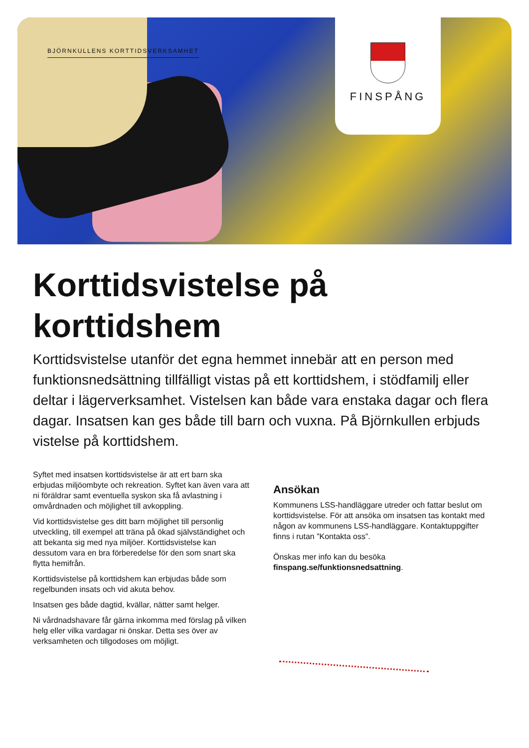BJÖRNKULLENS KORTTIDSVERKSAMHET
FINSPÅNG
Korttidsvistelse på korttidshem
Korttidsvistelse utanför det egna hemmet innebär att en person med funktionsnedsättning tillfälligt vistas på ett korttidshem, i stödfamilj eller deltar i lägerverksamhet. Vistelsen kan både vara enstaka dagar och flera dagar. Insatsen kan ges både till barn och vuxna. På Björnkullen erbjuds vistelse på korttidshem.
Syftet med insatsen korttidsvistelse är att ert barn ska erbjudas miljöombyte och rekreation. Syftet kan även vara att ni föräldrar samt eventuella syskon ska få avlastning i omvårdnaden och möjlighet till avkoppling.
Vid korttidsvistelse ges ditt barn möjlighet till personlig utveckling, till exempel att träna på ökad självständighet och att bekanta sig med nya miljöer. Korttidsvistelse kan dessutom vara en bra förberedelse för den som snart ska flytta hemifrån.
Korttidsvistelse på korttidshem kan erbjudas både som regelbunden insats och vid akuta behov.
Insatsen ges både dagtid, kvällar, nätter samt helger.
Ni vårdnadshavare får gärna inkomma med förslag på vilken helg eller vilka vardagar ni önskar. Detta ses över av verksamheten och tillgodoses om möjligt.
Ansökan
Kommunens LSS-handläggare utreder och fattar beslut om korttidsvistelse. För att ansöka om insatsen tas kontakt med någon av kommunens LSS-handläggare. Kontaktuppgifter finns i rutan ”Kontakta oss”.
Önskas mer info kan du besöka finspang.se/funktionsnedsattning.